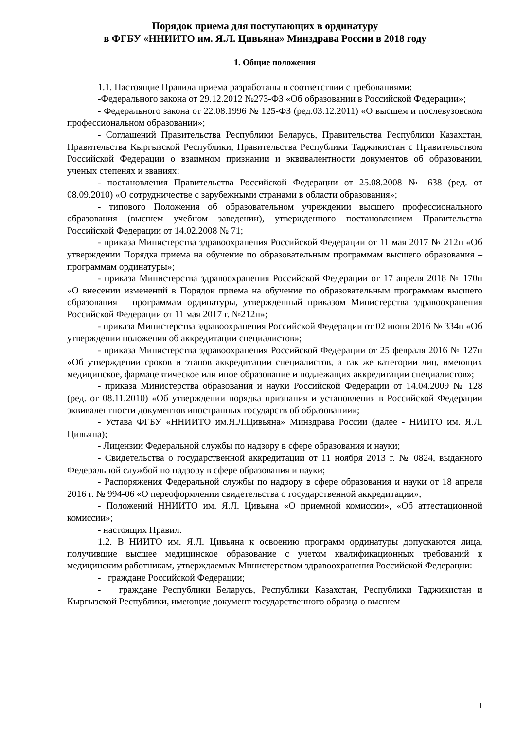Порядок приема для поступающих в ординатуру
в ФГБУ «ННИИТО им. Я.Л. Цивьяна» Минздрава России в 2018 году
1. Общие положения
1.1. Настоящие Правила приема разработаны в соответствии с требованиями:
-Федерального закона от 29.12.2012 №273-ФЗ «Об образовании в Российской Федерации»;
- Федерального закона от 22.08.1996 № 125-ФЗ (ред.03.12.2011) «О высшем и послевузовском профессиональном образовании»;
- Соглашений Правительства Республики Беларусь, Правительства Республики Казахстан, Правительства Кыргызской Республики, Правительства Республики Таджикистан с Правительством Российской Федерации о взаимном признании и эквивалентности документов об образовании, ученых степенях и званиях;
- постановления Правительства Российской Федерации от 25.08.2008 № 638 (ред. от 08.09.2010) «О сотрудничестве с зарубежными странами в области образования»;
- типового Положения об образовательном учреждении высшего профессионального образования (высшем учебном заведении), утвержденного постановлением Правительства Российской Федерации от 14.02.2008 № 71;
- приказа Министерства здравоохранения Российской Федерации от 11 мая 2017 № 212н «Об утверждении Порядка приема на обучение по образовательным программам высшего образования – программам ординатуры»;
- приказа Министерства здравоохранения Российской Федерации от 17 апреля 2018 № 170н «О внесении изменений в Порядок приема на обучение по образовательным программам высшего образования – программам ординатуры, утвержденный приказом Министерства здравоохранения Российской Федерации от 11 мая 2017 г. №212н»;
- приказа Министерства здравоохранения Российской Федерации от 02 июня 2016 № 334н «Об утверждении положения об аккредитации специалистов»;
- приказа Министерства здравоохранения Российской Федерации от 25 февраля 2016 № 127н «Об утверждении сроков и этапов аккредитации специалистов, а так же категории лиц, имеющих медицинское, фармацевтическое или иное образование и подлежащих аккредитации специалистов»;
- приказа Министерства образования и науки Российской Федерации от 14.04.2009 № 128 (ред. от 08.11.2010) «Об утверждении порядка признания и установления в Российской Федерации эквивалентности документов иностранных государств об образовании»;
- Устава ФГБУ «ННИИТО им.Я.Л.Цивьяна» Минздрава России (далее - НИИТО им. Я.Л. Цивьяна);
- Лицензии Федеральной службы по надзору в сфере образования и науки;
- Свидетельства о государственной аккредитации от 11 ноября 2013 г. № 0824, выданного Федеральной службой по надзору в сфере образования и науки;
- Распоряжения Федеральной службы по надзору в сфере образования и науки от 18 апреля 2016 г. № 994-06 «О переоформлении свидетельства о государственной аккредитации»;
- Положений ННИИТО им. Я.Л. Цивьяна «О приемной комиссии», «Об аттестационной комиссии»;
- настоящих Правил.
1.2. В НИИТО им. Я.Л. Цивьяна к освоению программ ординатуры допускаются лица, получившие высшее медицинское образование с учетом квалификационных требований к медицинским работникам, утверждаемых Министерством здравоохранения Российской Федерации:
- граждане Российской Федерации;
- граждане Республики Беларусь, Республики Казахстан, Республики Таджикистан и Кыргызской Республики, имеющие документ государственного образца о высшем
1